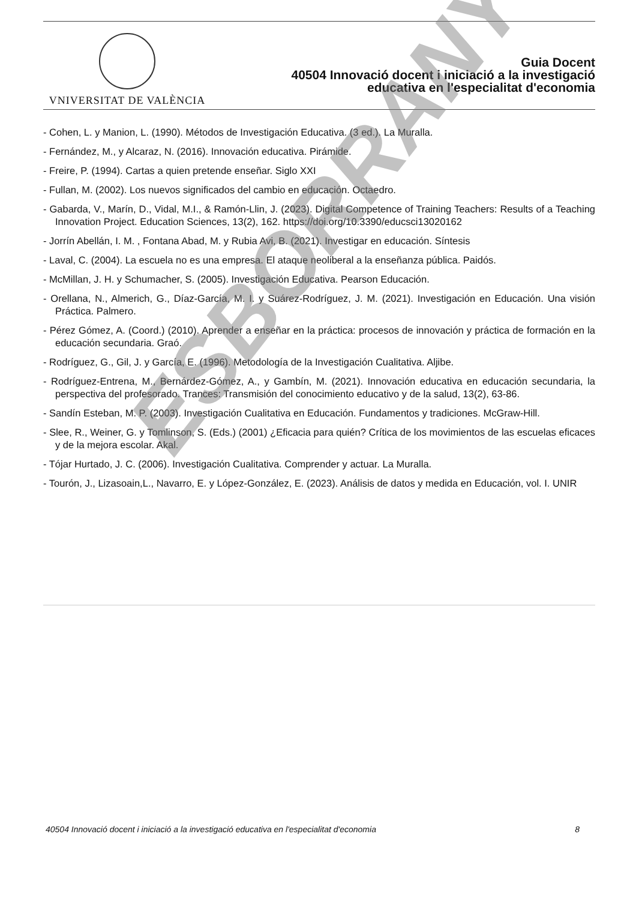VNIVERSITAT DE VALÈNCIA
Guia Docent
40504 Innovació docent i iniciació a la investigació
educativa en l'especialitat d'economia
- Cohen, L. y Manion, L. (1990). Métodos de Investigación Educativa. (3 ed.). La Muralla.
- Fernández, M., y Alcaraz, N. (2016). Innovación educativa. Pirámide.
- Freire, P. (1994). Cartas a quien pretende enseñar. Siglo XXI
- Fullan, M. (2002). Los nuevos significados del cambio en educación. Octaedro.
- Gabarda, V., Marín, D., Vidal, M.I., & Ramón-Llin, J. (2023). Digital Competence of Training Teachers: Results of a Teaching Innovation Project. Education Sciences, 13(2), 162. https://doi.org/10.3390/educsci13020162
- Jorrín Abellán, I. M. , Fontana Abad, M. y Rubia Avi, B. (2021). Investigar en educación. Síntesis
- Laval, C. (2004). La escuela no es una empresa. El ataque neoliberal a la enseñanza pública. Paidós.
- McMillan, J. H. y Schumacher, S. (2005). Investigación Educativa. Pearson Educación.
- Orellana, N., Almerich, G., Díaz-García, M. I. y Suárez-Rodríguez, J. M. (2021). Investigación en Educación. Una visión Práctica. Palmero.
- Pérez Gómez, A. (Coord.) (2010). Aprender a enseñar en la práctica: procesos de innovación y práctica de formación en la educación secundaria. Graó.
- Rodríguez, G., Gil, J. y García, E. (1996). Metodología de la Investigación Cualitativa. Aljibe.
- Rodríguez-Entrena, M., Bernárdez-Gómez, A., y Gambín, M. (2021). Innovación educativa en educación secundaria, la perspectiva del profesorado. Trances: Transmisión del conocimiento educativo y de la salud, 13(2), 63-86.
- Sandín Esteban, M. P. (2003). Investigación Cualitativa en Educación. Fundamentos y tradiciones. McGraw-Hill.
- Slee, R., Weiner, G. y Tomlinson, S. (Eds.) (2001) ¿Eficacia para quién? Crítica de los movimientos de las escuelas eficaces y de la mejora escolar. Akal.
- Tójar Hurtado, J. C. (2006). Investigación Cualitativa. Comprender y actuar. La Muralla.
- Tourón, J., Lizasoain,L., Navarro, E. y López-González, E. (2023). Análisis de datos y medida en Educación, vol. I. UNIR
ESBORRANY
40504 Innovació docent i iniciació a la investigació educativa en l'especialitat d'economia 8